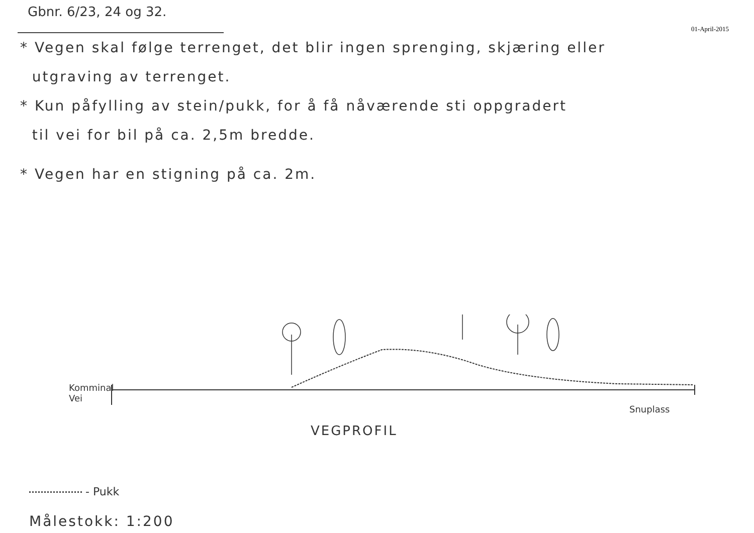Gbnr. 6/23, 24 og 32.
01-April-2015
* Vegen skal følge terrenget, det blir ingen sprenging, skjæring eller
utgraving av terrenget.
* Kun påfylling av stein/pukk, for å få nåværende sti oppgradert
til vei for bil på ca. 2,5m bredde.
* Vegen har en stigning på ca. 2m.
Komminal
Vei
Snuplass
VEGPROFIL
- Pukk
Målestokk: 1:200